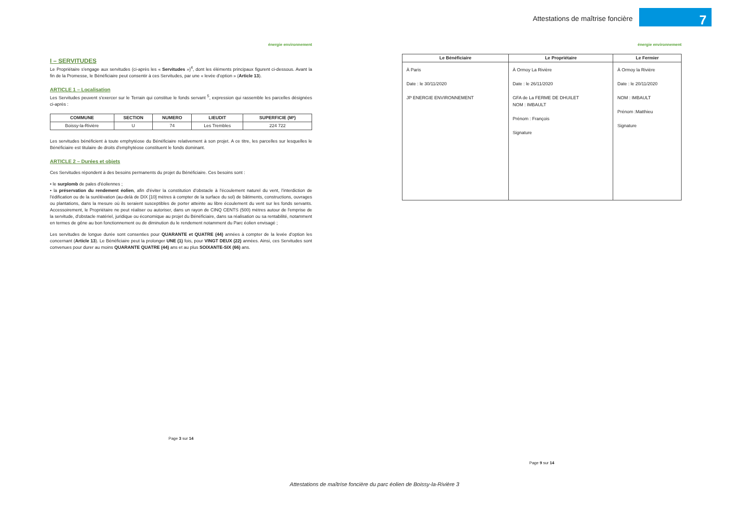Attestations de maîtrise foncière
7
énergie environnement
I – SERVITUDES
Le Propriétaire s'engage aux servitudes (ci-après les « Servitudes »)<sup>4</sup>, dont les éléments principaux figurent ci-dessous. Avant la fin de la Promesse, le Bénéficiaire peut consentir à ces Servitudes, par une « levée d'option » (Article 13).
ARTICLE 1 – Localisation
Les Servitudes peuvent s'exercer sur le Terrain qui constitue le fonds servant <sup>5</sup>, expression qui rassemble les parcelles désignées ci-après :
| COMMUNE | SECTION | NUMERO | LIEUDIT | SUPERFICIE (M²) |
| --- | --- | --- | --- | --- |
| Boissy-la-Rivière | U | 74 | Les Trembles | 224 722 |
Les servitudes bénéficient à toute emphytéose du Bénéficiaire relativement à son projet. A ce titre, les parcelles sur lesquelles le Bénéficiaire est titulaire de droits d'emphytéose constituent le fonds dominant.
ARTICLE 2 – Durées et objets
Ces Servitudes répondent à des besoins permanents du projet du Bénéficiaire. Ces besoins sont :
• le surplomb de pales d'éoliennes ;
• la préservation du rendement éolien, afin d'éviter la constitution d'obstacle à l'écoulement naturel du vent, l'interdiction de l'édification ou de la surélévation (au-delà de DIX [10] mètres à compter de la surface du sol) de bâtiments, constructions, ouvrages ou plantations, dans la mesure où ils seraient susceptibles de porter atteinte au libre écoulement du vent sur les fonds servants. Accessoirement, le Propriétaire ne peut réaliser ou autoriser, dans un rayon de CINQ CENTS (500) mètres autour de l'emprise de la servitude, d'obstacle matériel, juridique ou économique au projet du Bénéficiaire, dans sa réalisation ou sa rentabilité, notamment en termes de gêne au bon fonctionnement ou de diminution du le rendement notamment du Parc éolien envisagé ;
Les servitudes de longue durée sont consenties pour QUARANTE et QUATRE (44) années à compter de la levée d'option les concernant (Article 13). Le Bénéficiaire peut la prolonger UNE (1) fois, pour VINGT DEUX (22) années. Ainsi, ces Servitudes sont convenues pour durer au moins QUARANTE QUATRE (44) ans et au plus SOIXANTE-SIX (66) ans.
Page 3 sur 14
énergie environnement
| Le Bénéficiaire | Le Propriétaire | Le Fermier |
| --- | --- | --- |
| À Paris Date : le 30/11/2020 JP ENERGIE ENVIRONNEMENT | À Ormoy La Rivière Date : le 26/11/2020 GFA de La FERME DE DHUILET NOM : IMBAULT Prénom : François Signature | À Ormoy la Rivière Date : le 20/11/2020 NOM : IMBAULT Prénom :Matthieu Signature |
Page 9 sur 14
Attestations de maîtrise foncière du parc éolien de Boissy-la-Rivière 3